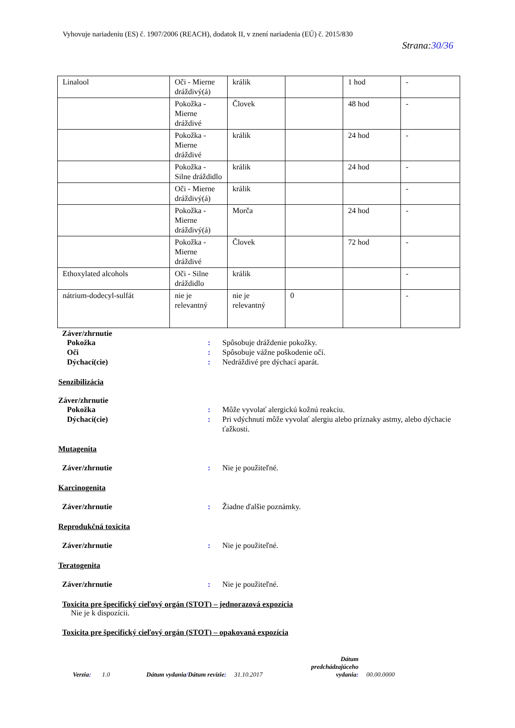Vyhovuje nariadeniu (ES) č. 1907/2006 (REACH), dodatok II, v znení nariadenia (EÚ) č. 2015/830
Strana:30/36
| Linalool | Oči - Mierne dráždivý(á) | králik | | 1 hod | - |
| | Pokožka - Mierne dráždivé | Človek | | 48 hod | - |
| | Pokožka - Mierne dráždivé | králik | | 24 hod | - |
| | Pokožka - Silne dráždidlo | králik | | 24 hod | - |
| | Oči - Mierne dráždivý(á) | králik | | | - |
| | Pokožka - Mierne dráždivý(á) | Morča | | 24 hod | - |
| | Pokožka - Mierne dráždivé | Človek | | 72 hod | - |
| Ethoxylated alcohols | Oči - Silne dráždidlo | králik | | | - |
| nátrium-dodecyl-sulfát | nie je relevantný | nie je relevantný | 0 | | - |
Záver/zhrnutie
Pokožka : Spôsobuje dráždenie pokožky.
Oči : Spôsobuje vážne poškodenie očí.
Dýchací(cie) : Nedráždivé pre dýchací aparát.
Senzibilizácia
Záver/zhrnutie
Pokožka : Môže vyvolať alergickú kožnú reakciu.
Dýchací(cie) : Pri vdýchnutí môže vyvolať alergiu alebo príznaky astmy, alebo dýchacie ťažkosti.
Mutagenita
Záver/zhrnutie : Nie je použiteľné.
Karcinogenita
Záver/zhrnutie : Žiadne ďalšie poznámky.
Reprodukčná toxicita
Záver/zhrnutie : Nie je použiteľné.
Teratogenita
Záver/zhrnutie : Nie je použiteľné.
Toxicita pre špecifický cieľový orgán (STOT) – jednorazová expozícia
Nie je k dispozícii.
Toxicita pre špecifický cieľový orgán (STOT) – opakovaná expozícia
Verzia: 1.0 Dátum vydania/Dátum revízie: 31.10.2017 Dátum
predchádzajúceho
vydania: 00.00.0000